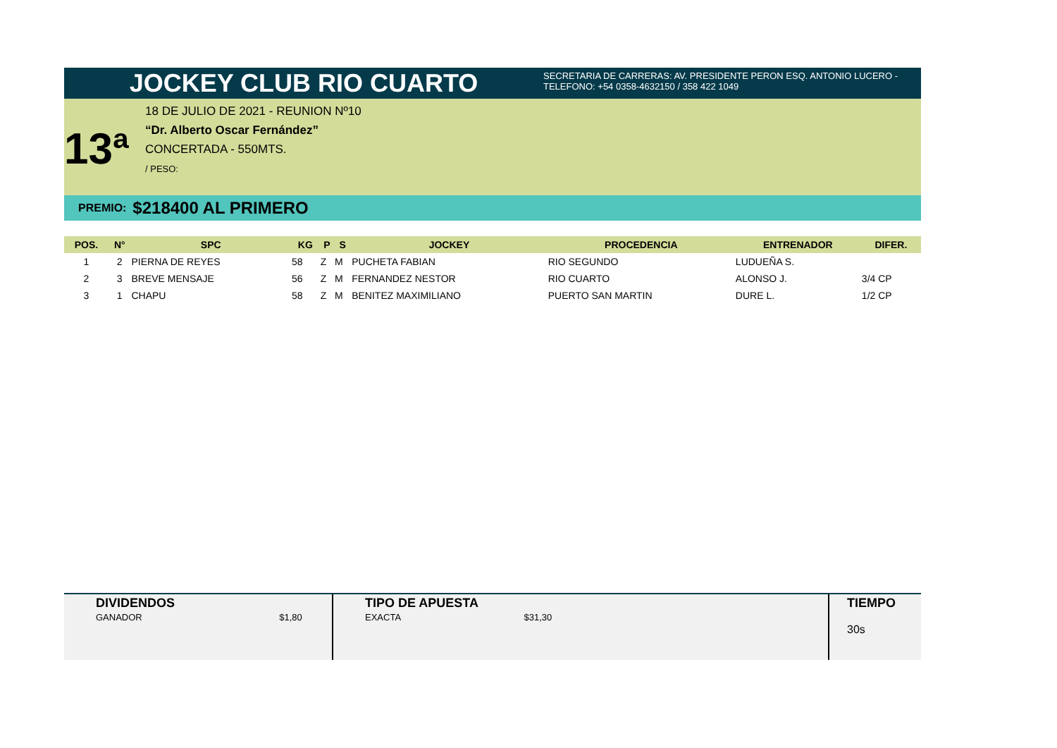JOCKEY CLUB RIO CUARTO
SECRETARIA DE CARRERAS: AV. PRESIDENTE PERON ESQ. ANTONIO LUCERO -
TELEFONO: +54 0358-4632150 / 358 422 1049
13ª
18 DE JULIO DE 2021 - REUNION Nº10
“Dr. Alberto Oscar Fernández”
CONCERTADA - 550MTS.
/ PESO:
PREMIO: $218400 AL PRIMERO
| POS. | N° | SPC | KG | P | S | JOCKEY | PROCEDENCIA | ENTRENADOR | DIFER. |
| --- | --- | --- | --- | --- | --- | --- | --- | --- | --- |
| 1 | 2 | PIERNA DE REYES | 58 | Z | M | PUCHETA FABIAN | RIO SEGUNDO | LUDUEÑA S. | |
| 2 | 3 | BREVE MENSAJE | 56 | Z | M | FERNANDEZ NESTOR | RIO CUARTO | ALONSO J. | 3/4 CP |
| 3 | 1 | CHAPU | 58 | Z | M | BENITEZ MAXIMILIANO | PUERTO SAN MARTIN | DURE L. | 1/2 CP |
DIVIDENDOS
GANADOR $1,80
TIPO DE APUESTA
EXACTA $31,30
TIEMPO
30s